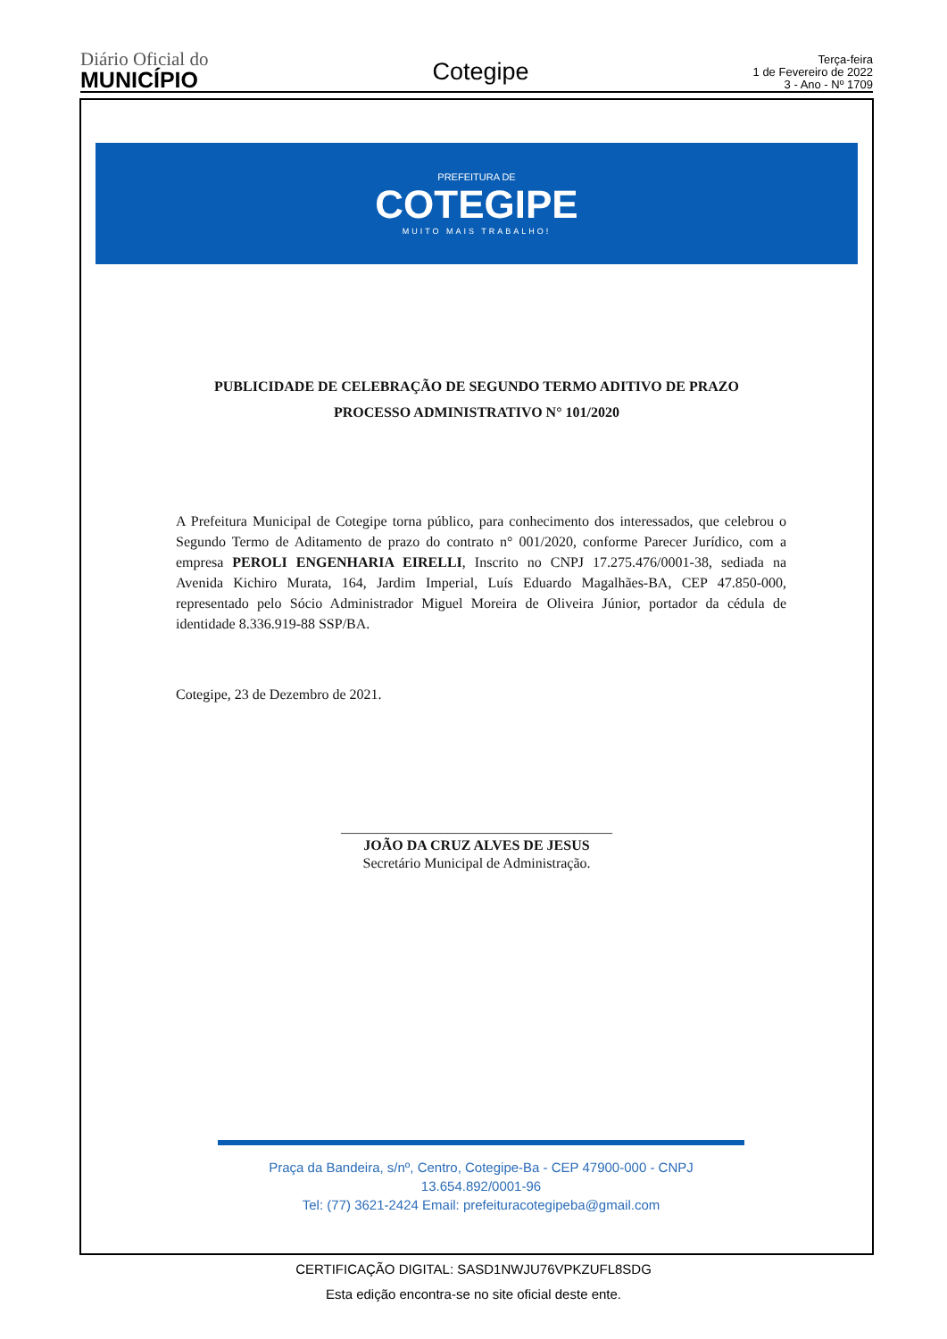Diário Oficial do
MUNICÍPIO
Cotegipe
Terça-feira
1 de Fevereiro de 2022
3 - Ano - Nº 1709
PREFEITURA DE
COTEGIPE
MUITO MAIS TRABALHO!
PUBLICIDADE DE CELEBRAÇÃO DE SEGUNDO TERMO ADITIVO DE PRAZO
PROCESSO ADMINISTRATIVO N° 101/2020
A Prefeitura Municipal de Cotegipe torna público, para conhecimento dos interessados, que celebrou o Segundo Termo de Aditamento de prazo do contrato n° 001/2020, conforme Parecer Jurídico, com a empresa PEROLI ENGENHARIA EIRELLI, Inscrito no CNPJ 17.275.476/0001-38, sediada na Avenida Kichiro Murata, 164, Jardim Imperial, Luís Eduardo Magalhães-BA, CEP 47.850-000, representado pelo Sócio Administrador Miguel Moreira de Oliveira Júnior, portador da cédula de identidade 8.336.919-88 SSP/BA.
Cotegipe, 23 de Dezembro de 2021.
______________________________________
JOÃO DA CRUZ ALVES DE JESUS
Secretário Municipal de Administração.
Praça da Bandeira, s/nº, Centro, Cotegipe-Ba - CEP 47900-000 - CNPJ 13.654.892/0001-96
Tel: (77) 3621-2424 Email: prefeituracotegipeba@gmail.com
CERTIFICAÇÃO DIGITAL: SASD1NWJU76VPKZUFL8SDG
Esta edição encontra-se no site oficial deste ente.